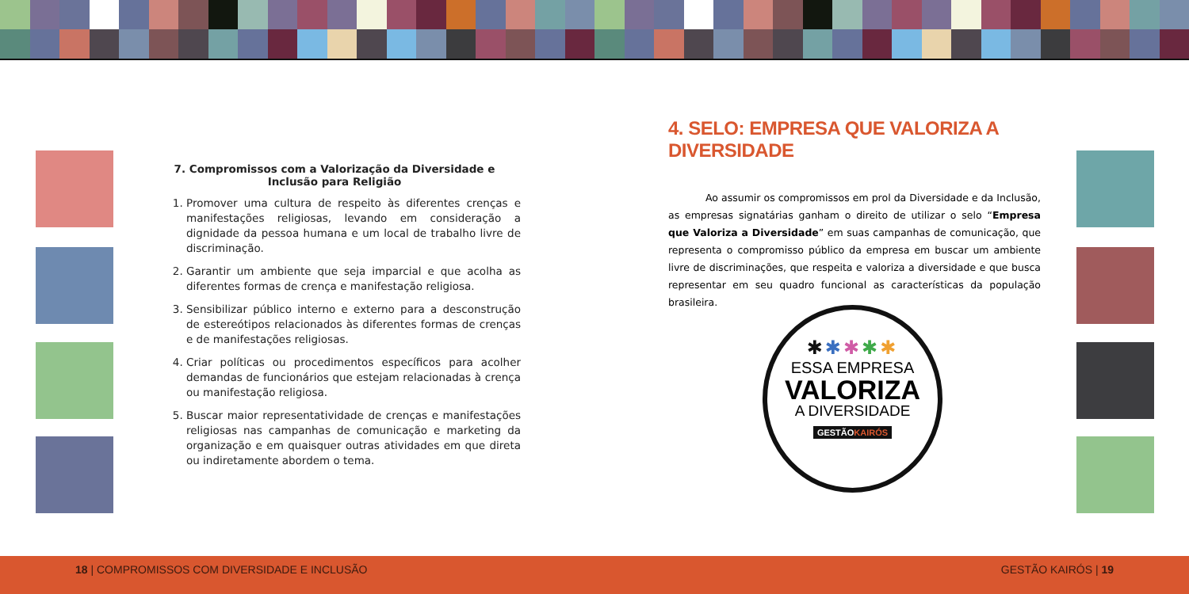7. Compromissos com a Valorização da Diversidade e Inclusão para Religião
1. Promover uma cultura de respeito às diferentes crenças e manifestações religiosas, levando em consideração a dignidade da pessoa humana e um local de trabalho livre de discriminação.
2. Garantir um ambiente que seja imparcial e que acolha as diferentes formas de crença e manifestação religiosa.
3. Sensibilizar público interno e externo para a desconstrução de estereótipos relacionados às diferentes formas de crenças e de manifestações religiosas.
4. Criar políticas ou procedimentos específicos para acolher demandas de funcionários que estejam relacionadas à crença ou manifestação religiosa.
5. Buscar maior representatividade de crenças e manifestações religiosas nas campanhas de comunicação e marketing da organização e em quaisquer outras atividades em que direta ou indiretamente abordem o tema.
4. SELO: EMPRESA QUE VALORIZA A DIVERSIDADE
Ao assumir os compromissos em prol da Diversidade e da Inclusão, as empresas signatárias ganham o direito de utilizar o selo “Empresa que Valoriza a Diversidade” em suas campanhas de comunicação, que representa o compromisso público da empresa em buscar um ambiente livre de discriminações, que respeita e valoriza a diversidade e que busca representar em seu quadro funcional as características da população brasileira.
✱✱✱✱✱
ESSA EMPRESA
VALORIZA
A DIVERSIDADE
GESTÃOKAIRÓS
18 | COMPROMISSOS COM DIVERSIDADE E INCLUSÃO GESTÃO KAIRÓS | 19